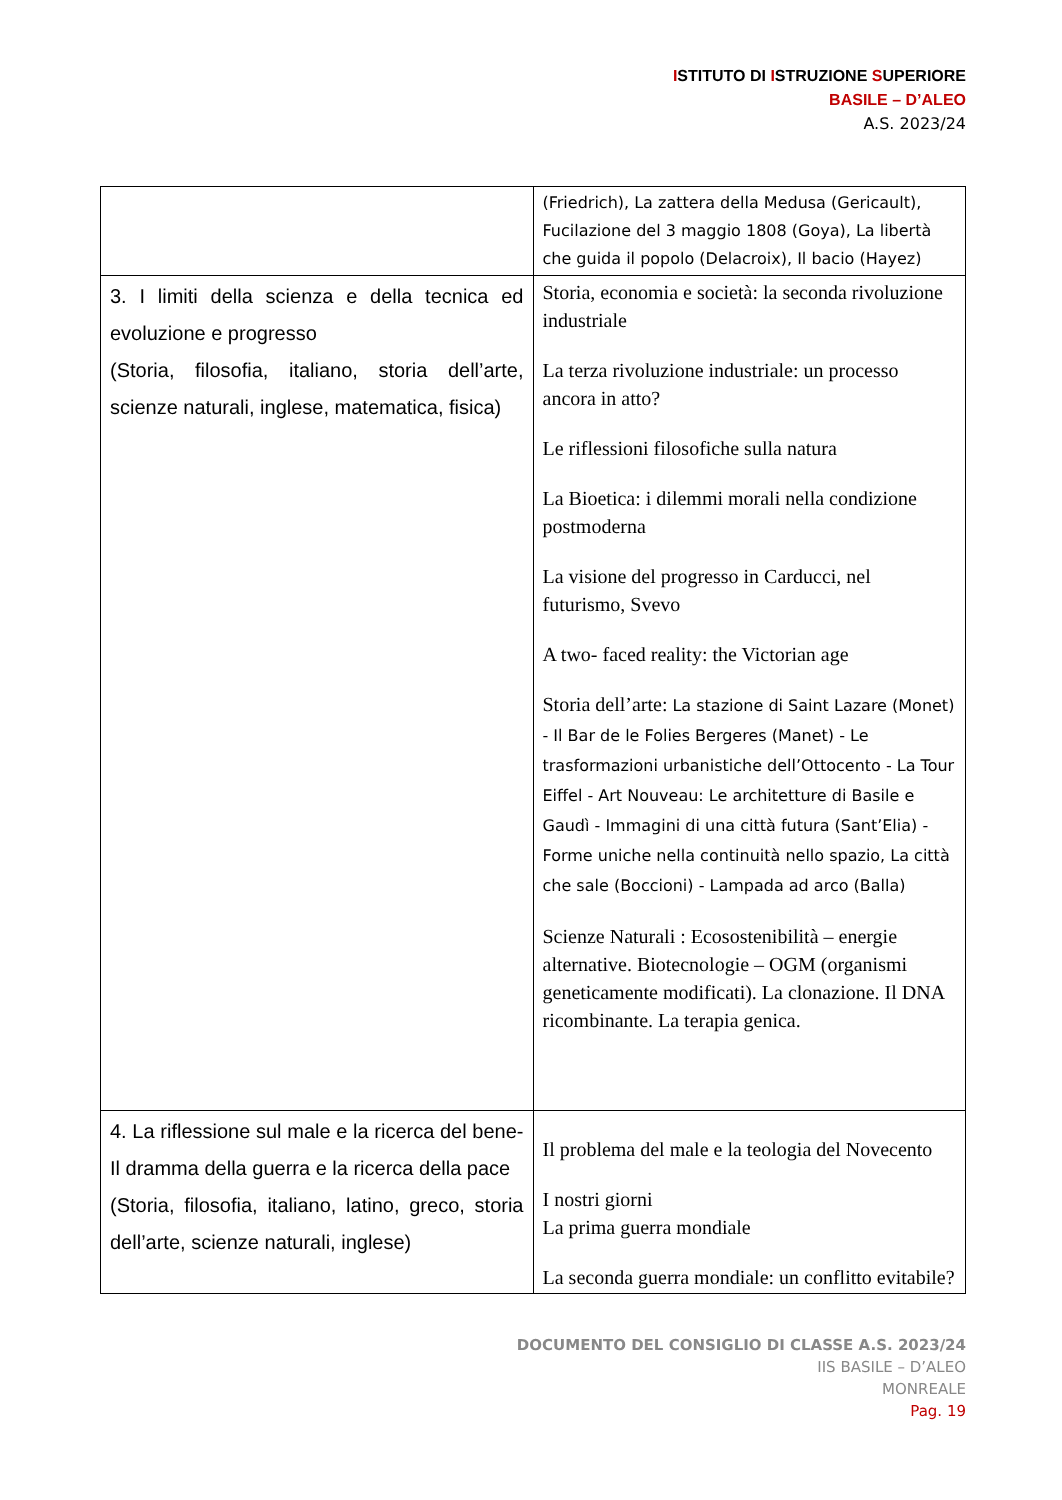ISTITUTO DI ISTRUZIONE SUPERIORE
BASILE – D’ALEO
A.S. 2023/24
| | (Friedrich), La zattera della Medusa (Gericault), Fucilazione del 3 maggio 1808 (Goya), La libertà che guida il popolo (Delacroix), Il bacio (Hayez) |
| 3. I limiti della scienza e della tecnica ed evoluzione e progresso (Storia, filosofia, italiano, storia dell’arte, scienze naturali, inglese, matematica, fisica) | Storia, economia e società: la seconda rivoluzione industriale La terza rivoluzione industriale: un processo ancora in atto? Le riflessioni filosofiche sulla natura La Bioetica: i dilemmi morali nella condizione postmoderna La visione del progresso in Carducci, nel futurismo, Svevo A two- faced reality: the Victorian age Storia dell’arte: La stazione di Saint Lazare (Monet) - Il Bar de le Folies Bergeres (Manet) - Le trasformazioni urbanistiche dell’Ottocento - La Tour Eiffel - Art Nouveau: Le architetture di Basile e Gaudì - Immagini di una città futura (Sant’Elia) - Forme uniche nella continuità nello spazio, La città che sale (Boccioni) - Lampada ad arco (Balla) Scienze Naturali : Ecosostenibilità – energie alternative. Biotecnologie – OGM (organismi geneticamente modificati). La clonazione. Il DNA ricombinante. La terapia genica. |
| 4. La riflessione sul male e la ricerca del bene-Il dramma della guerra e la ricerca della pace (Storia, filosofia, italiano, latino, greco, storia dell’arte, scienze naturali, inglese) | Il problema del male e la teologia del Novecento I nostri giorni La prima guerra mondiale La seconda guerra mondiale: un conflitto evitabile? |
DOCUMENTO DEL CONSIGLIO DI CLASSE A.S. 2023/24
IIS BASILE – D’ALEO
MONREALE
Pag. 19